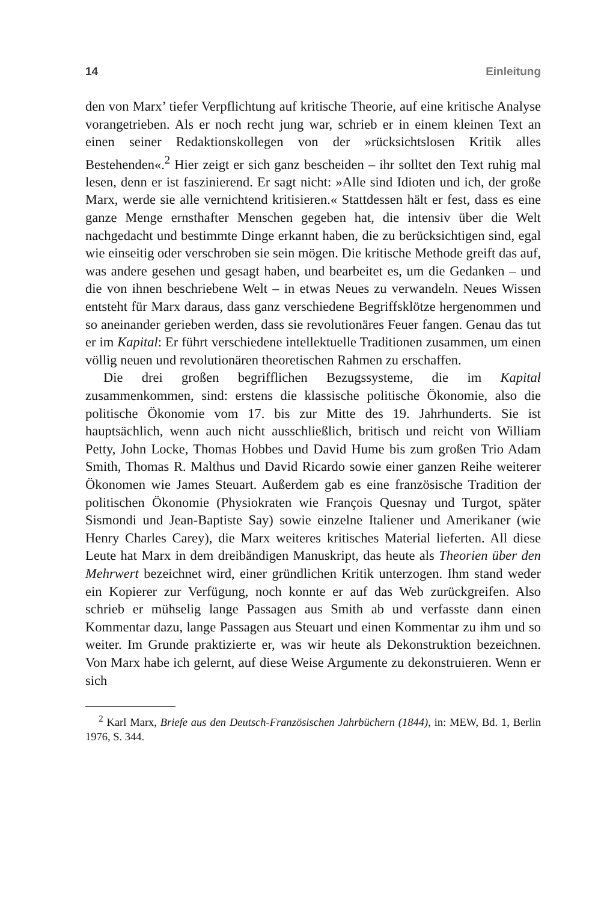14 Einleitung
den von Marx’ tiefer Verpflichtung auf kritische Theorie, auf eine kritische Analyse vorangetrieben. Als er noch recht jung war, schrieb er in einem kleinen Text an einen seiner Redaktionskollegen von der »rücksichtslosen Kritik alles Bestehenden«.<sup>2</sup> Hier zeigt er sich ganz bescheiden – ihr solltet den Text ruhig mal lesen, denn er ist faszinierend. Er sagt nicht: »Alle sind Idioten und ich, der große Marx, werde sie alle vernichtend kritisieren.« Stattdessen hält er fest, dass es eine ganze Menge ernsthafter Menschen gegeben hat, die intensiv über die Welt nachgedacht und bestimmte Dinge erkannt haben, die zu berücksichtigen sind, egal wie einseitig oder verschroben sie sein mögen. Die kritische Methode greift das auf, was andere gesehen und gesagt haben, und bearbeitet es, um die Gedanken – und die von ihnen beschriebene Welt – in etwas Neues zu verwandeln. Neues Wissen entsteht für Marx daraus, dass ganz verschiedene Begriffsklötze hergenommen und so aneinander gerieben werden, dass sie revolutionäres Feuer fangen. Genau das tut er im Kapital: Er führt verschiedene intellektuelle Traditionen zusammen, um einen völlig neuen und revolutionären theoretischen Rahmen zu erschaffen.
Die drei großen begrifflichen Bezugssysteme, die im Kapital zusammenkommen, sind: erstens die klassische politische Ökonomie, also die politische Ökonomie vom 17. bis zur Mitte des 19. Jahrhunderts. Sie ist hauptsächlich, wenn auch nicht ausschließlich, britisch und reicht von William Petty, John Locke, Thomas Hobbes und David Hume bis zum großen Trio Adam Smith, Thomas R. Malthus und David Ricardo sowie einer ganzen Reihe weiterer Ökonomen wie James Steuart. Außerdem gab es eine französische Tradition der politischen Ökonomie (Physiokraten wie François Quesnay und Turgot, später Sismondi und Jean-Baptiste Say) sowie einzelne Italiener und Amerikaner (wie Henry Charles Carey), die Marx weiteres kritisches Material lieferten. All diese Leute hat Marx in dem dreibändigen Manuskript, das heute als Theorien über den Mehrwert bezeichnet wird, einer gründlichen Kritik unterzogen. Ihm stand weder ein Kopierer zur Verfügung, noch konnte er auf das Web zurückgreifen. Also schrieb er mühselig lange Passagen aus Smith ab und verfasste dann einen Kommentar dazu, lange Passagen aus Steuart und einen Kommentar zu ihm und so weiter. Im Grunde praktizierte er, was wir heute als Dekonstruktion bezeichnen. Von Marx habe ich gelernt, auf diese Weise Argumente zu dekonstruieren. Wenn er sich
<sup>2</sup> Karl Marx, Briefe aus den Deutsch-Französischen Jahrbüchern (1844), in: MEW, Bd. 1, Berlin 1976, S. 344.